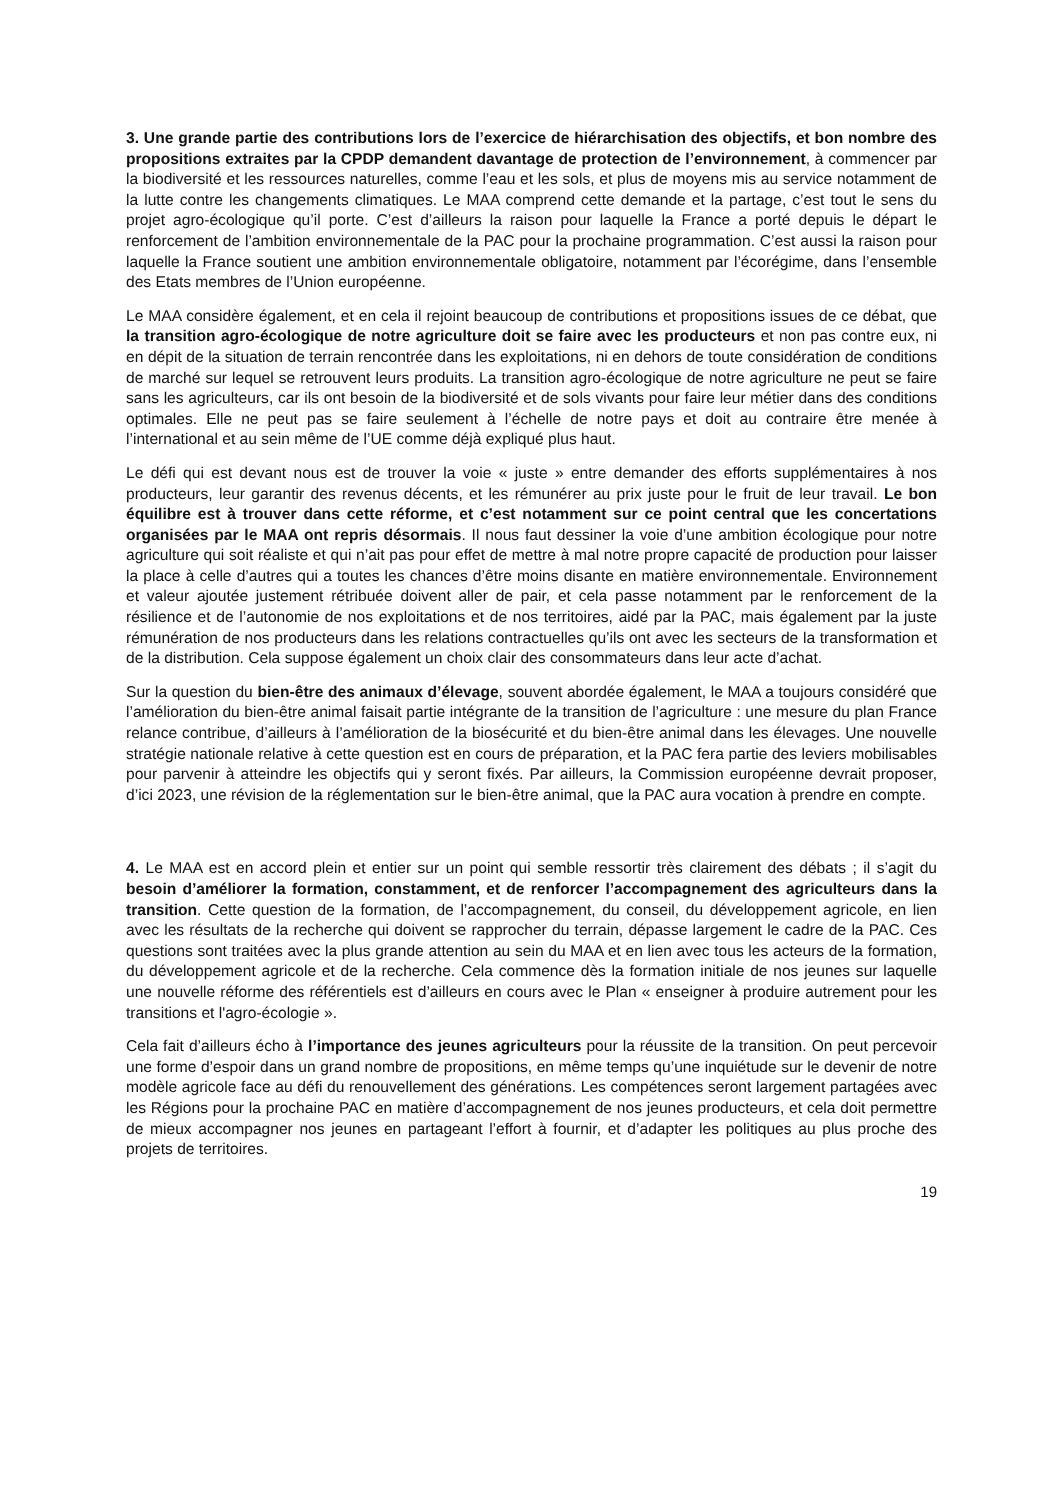3. Une grande partie des contributions lors de l’exercice de hiérarchisation des objectifs, et bon nombre des propositions extraites par la CPDP demandent davantage de protection de l’environnement, à commencer par la biodiversité et les ressources naturelles, comme l’eau et les sols, et plus de moyens mis au service notamment de la lutte contre les changements climatiques. Le MAA comprend cette demande et la partage, c’est tout le sens du projet agro-écologique qu’il porte. C’est d’ailleurs la raison pour laquelle la France a porté depuis le départ le renforcement de l’ambition environnementale de la PAC pour la prochaine programmation. C’est aussi la raison pour laquelle la France soutient une ambition environnementale obligatoire, notamment par l’écorégime, dans l’ensemble des Etats membres de l’Union européenne.
Le MAA considère également, et en cela il rejoint beaucoup de contributions et propositions issues de ce débat, que la transition agro-écologique de notre agriculture doit se faire avec les producteurs et non pas contre eux, ni en dépit de la situation de terrain rencontrée dans les exploitations, ni en dehors de toute considération de conditions de marché sur lequel se retrouvent leurs produits. La transition agro-écologique de notre agriculture ne peut se faire sans les agriculteurs, car ils ont besoin de la biodiversité et de sols vivants pour faire leur métier dans des conditions optimales. Elle ne peut pas se faire seulement à l’échelle de notre pays et doit au contraire être menée à l’international et au sein même de l’UE comme déjà expliqué plus haut.
Le défi qui est devant nous est de trouver la voie « juste » entre demander des efforts supplémentaires à nos producteurs, leur garantir des revenus décents, et les rémunérer au prix juste pour le fruit de leur travail. Le bon équilibre est à trouver dans cette réforme, et c’est notamment sur ce point central que les concertations organisées par le MAA ont repris désormais. Il nous faut dessiner la voie d’une ambition écologique pour notre agriculture qui soit réaliste et qui n’ait pas pour effet de mettre à mal notre propre capacité de production pour laisser la place à celle d’autres qui a toutes les chances d’être moins disante en matière environnementale. Environnement et valeur ajoutée justement rétribuée doivent aller de pair, et cela passe notamment par le renforcement de la résilience et de l’autonomie de nos exploitations et de nos territoires, aidé par la PAC, mais également par la juste rémunération de nos producteurs dans les relations contractuelles qu’ils ont avec les secteurs de la transformation et de la distribution. Cela suppose également un choix clair des consommateurs dans leur acte d’achat.
Sur la question du bien-être des animaux d’élevage, souvent abordée également, le MAA a toujours considéré que l’amélioration du bien-être animal faisait partie intégrante de la transition de l’agriculture : une mesure du plan France relance contribue, d’ailleurs à l’amélioration de la biosécurité et du bien-être animal dans les élevages. Une nouvelle stratégie nationale relative à cette question est en cours de préparation, et la PAC fera partie des leviers mobilisables pour parvenir à atteindre les objectifs qui y seront fixés. Par ailleurs, la Commission européenne devrait proposer, d’ici 2023, une révision de la réglementation sur le bien-être animal, que la PAC aura vocation à prendre en compte.
4. Le MAA est en accord plein et entier sur un point qui semble ressortir très clairement des débats ; il s’agit du besoin d’améliorer la formation, constamment, et de renforcer l’accompagnement des agriculteurs dans la transition. Cette question de la formation, de l’accompagnement, du conseil, du développement agricole, en lien avec les résultats de la recherche qui doivent se rapprocher du terrain, dépasse largement le cadre de la PAC. Ces questions sont traitées avec la plus grande attention au sein du MAA et en lien avec tous les acteurs de la formation, du développement agricole et de la recherche. Cela commence dès la formation initiale de nos jeunes sur laquelle une nouvelle réforme des référentiels est d’ailleurs en cours avec le Plan « enseigner à produire autrement pour les transitions et l'agro-écologie ».
Cela fait d’ailleurs écho à l’importance des jeunes agriculteurs pour la réussite de la transition. On peut percevoir une forme d’espoir dans un grand nombre de propositions, en même temps qu’une inquiétude sur le devenir de notre modèle agricole face au défi du renouvellement des générations. Les compétences seront largement partagées avec les Régions pour la prochaine PAC en matière d’accompagnement de nos jeunes producteurs, et cela doit permettre de mieux accompagner nos jeunes en partageant l’effort à fournir, et d’adapter les politiques au plus proche des projets de territoires.
19